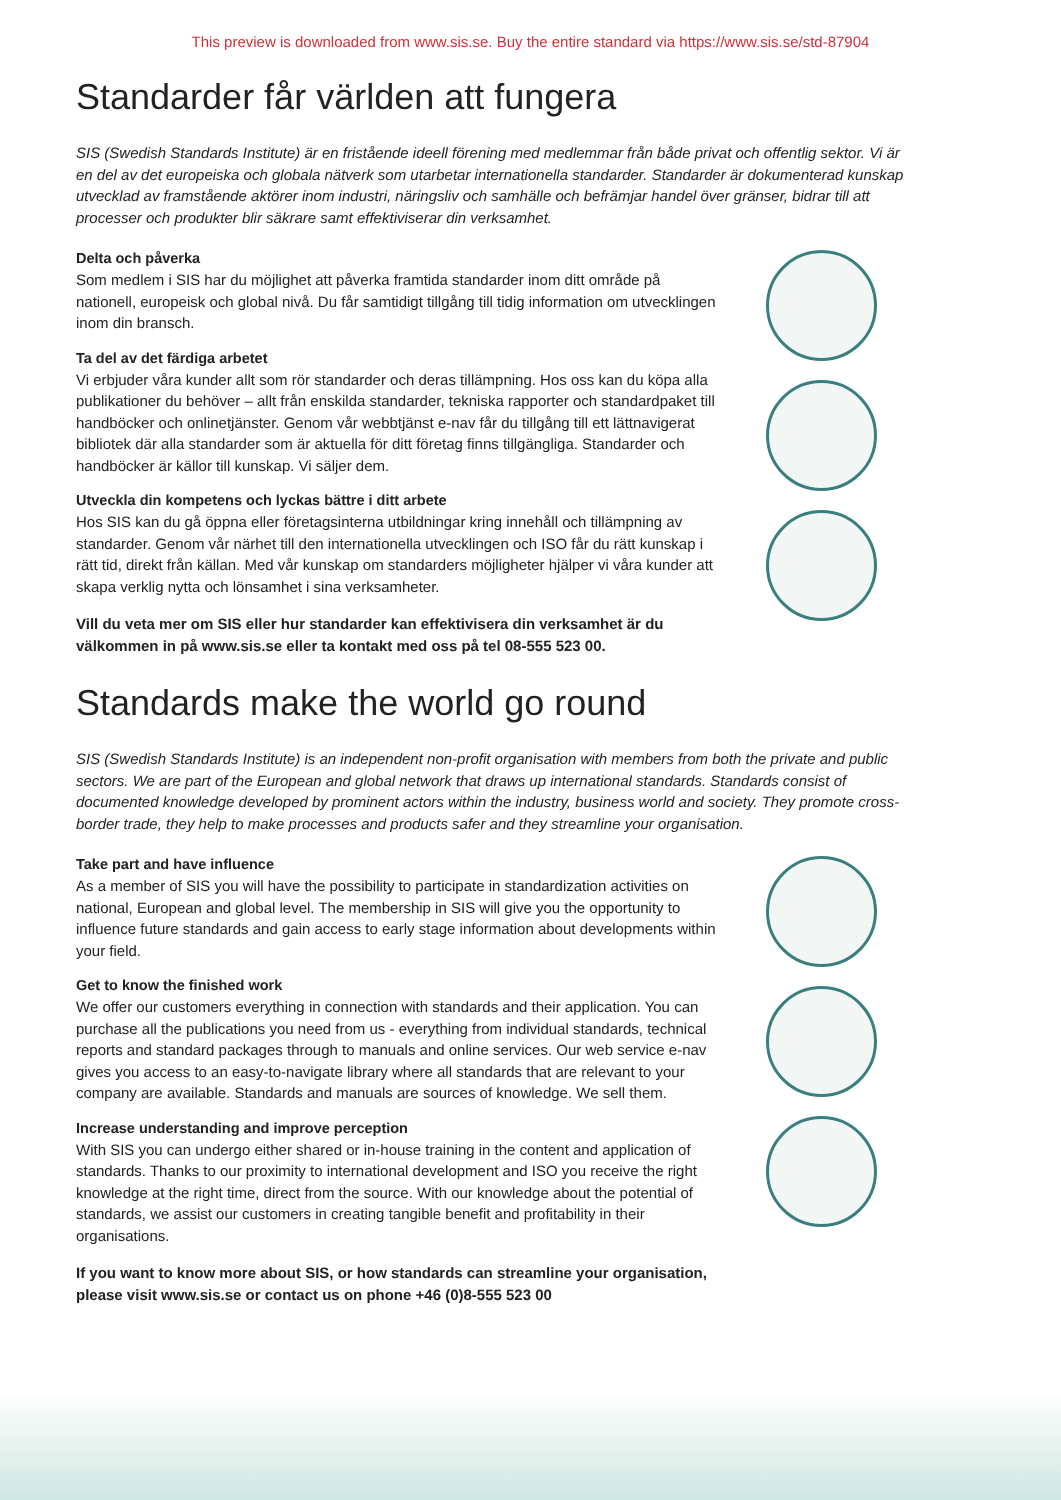This preview is downloaded from www.sis.se. Buy the entire standard via https://www.sis.se/std-87904
Standarder får världen att fungera
SIS (Swedish Standards Institute) är en fristående ideell förening med medlemmar från både privat och offentlig sektor. Vi är en del av det europeiska och globala nätverk som utarbetar internationella standarder. Standarder är dokumenterad kunskap utvecklad av framstående aktörer inom industri, näringsliv och samhälle och befrämjar handel över gränser, bidrar till att processer och produkter blir säkrare samt effektiviserar din verksamhet.
Delta och påverka
Som medlem i SIS har du möjlighet att påverka framtida standarder inom ditt område på nationell, europeisk och global nivå. Du får samtidigt tillgång till tidig information om utvecklingen inom din bransch.
Ta del av det färdiga arbetet
Vi erbjuder våra kunder allt som rör standarder och deras tillämpning. Hos oss kan du köpa alla publikationer du behöver – allt från enskilda standarder, tekniska rapporter och standardpaket till handböcker och onlinetjänster. Genom vår webbtjänst e-nav får du tillgång till ett lättnavigerat bibliotek där alla standarder som är aktuella för ditt företag finns tillgängliga. Standarder och handböcker är källor till kunskap. Vi säljer dem.
Utveckla din kompetens och lyckas bättre i ditt arbete
Hos SIS kan du gå öppna eller företagsinterna utbildningar kring innehåll och tillämpning av standarder. Genom vår närhet till den internationella utvecklingen och ISO får du rätt kunskap i rätt tid, direkt från källan. Med vår kunskap om standarders möjligheter hjälper vi våra kunder att skapa verklig nytta och lönsamhet i sina verksamheter.
Vill du veta mer om SIS eller hur standarder kan effektivisera din verksamhet är du välkommen in på www.sis.se eller ta kontakt med oss på tel 08-555 523 00.
Standards make the world go round
SIS (Swedish Standards Institute) is an independent non-profit organisation with members from both the private and public sectors. We are part of the European and global network that draws up international standards. Standards consist of documented knowledge developed by prominent actors within the industry, business world and society. They promote cross-border trade, they help to make processes and products safer and they streamline your organisation.
Take part and have influence
As a member of SIS you will have the possibility to participate in standardization activities on national, European and global level. The membership in SIS will give you the opportunity to influence future standards and gain access to early stage information about developments within your field.
Get to know the finished work
We offer our customers everything in connection with standards and their application. You can purchase all the publications you need from us - everything from individual standards, technical reports and standard packages through to manuals and online services. Our web service e-nav gives you access to an easy-to-navigate library where all standards that are relevant to your company are available. Standards and manuals are sources of knowledge. We sell them.
Increase understanding and improve perception
With SIS you can undergo either shared or in-house training in the content and application of standards. Thanks to our proximity to international development and ISO you receive the right knowledge at the right time, direct from the source. With our knowledge about the potential of standards, we assist our customers in creating tangible benefit and profitability in their organisations.
If you want to know more about SIS, or how standards can streamline your organisation, please visit www.sis.se or contact us on phone +46 (0)8-555 523 00